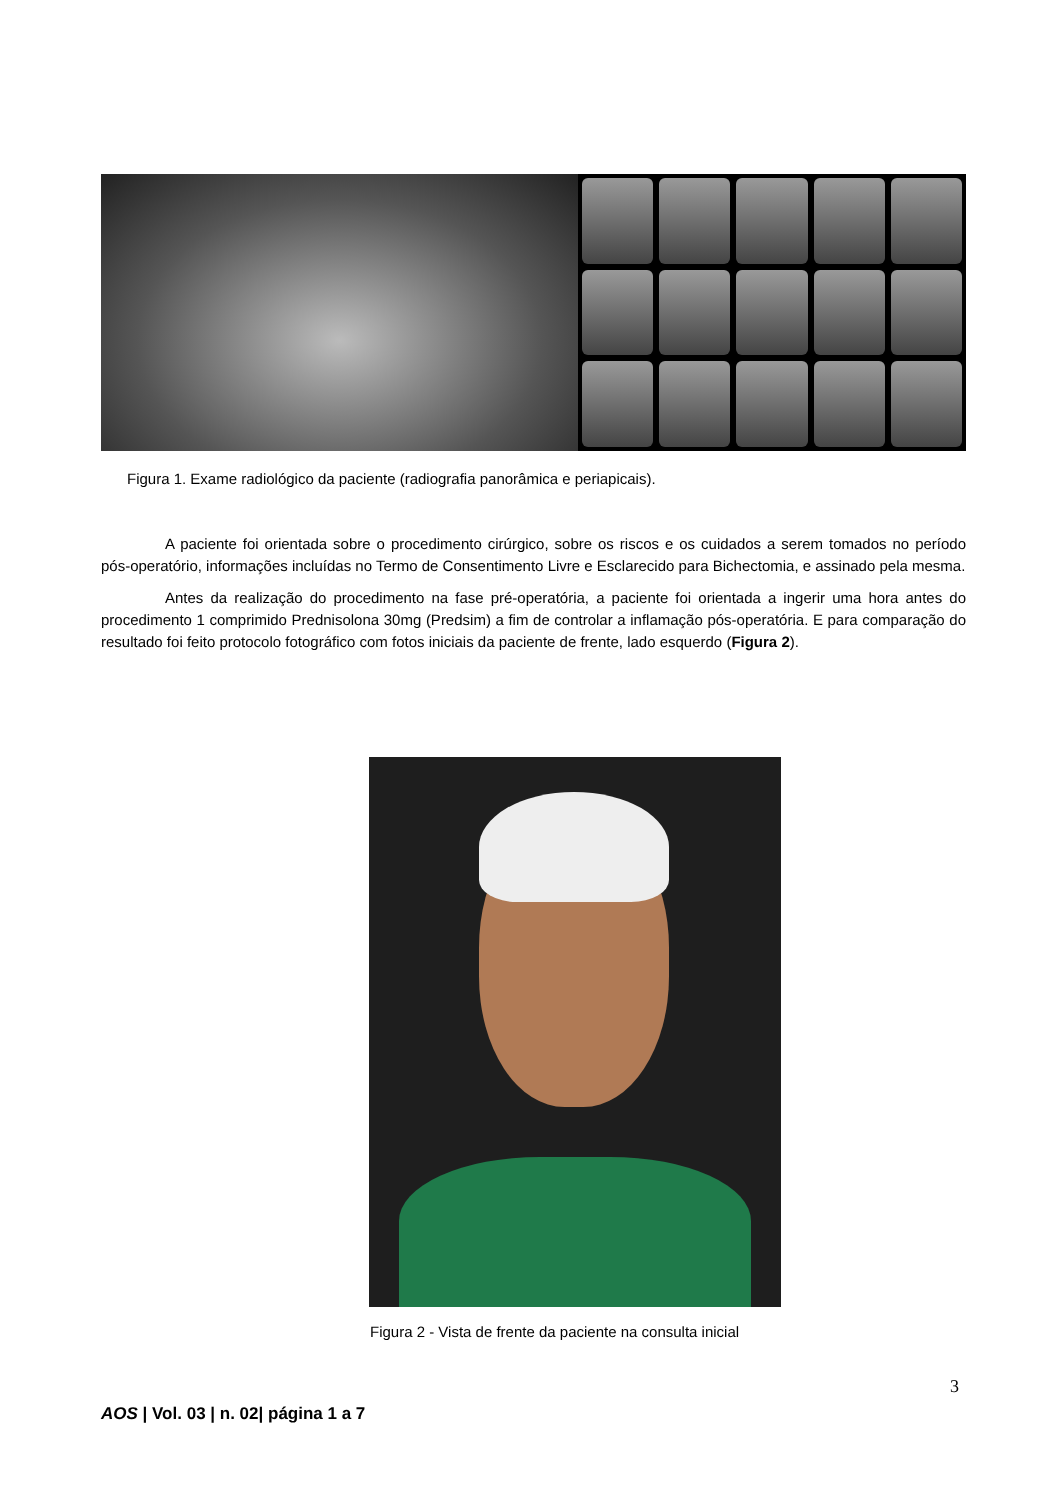Figura 1. Exame radiológico da paciente (radiografia panorâmica e periapicais).
A paciente foi orientada sobre o procedimento cirúrgico, sobre os riscos e os cuidados a serem tomados no período pós-operatório, informações incluídas no Termo de Consentimento Livre e Esclarecido para Bichectomia, e assinado pela mesma.
Antes da realização do procedimento na fase pré-operatória, a paciente foi orientada a ingerir uma hora antes do procedimento 1 comprimido Prednisolona 30mg (Predsim) a fim de controlar a inflamação pós-operatória. E para comparação do resultado foi feito protocolo fotográfico com fotos iniciais da paciente de frente, lado esquerdo (Figura 2).
Figura 2 - Vista de frente da paciente na consulta inicial
3
AOS | Vol. 03 | n. 02| página 1 a 7